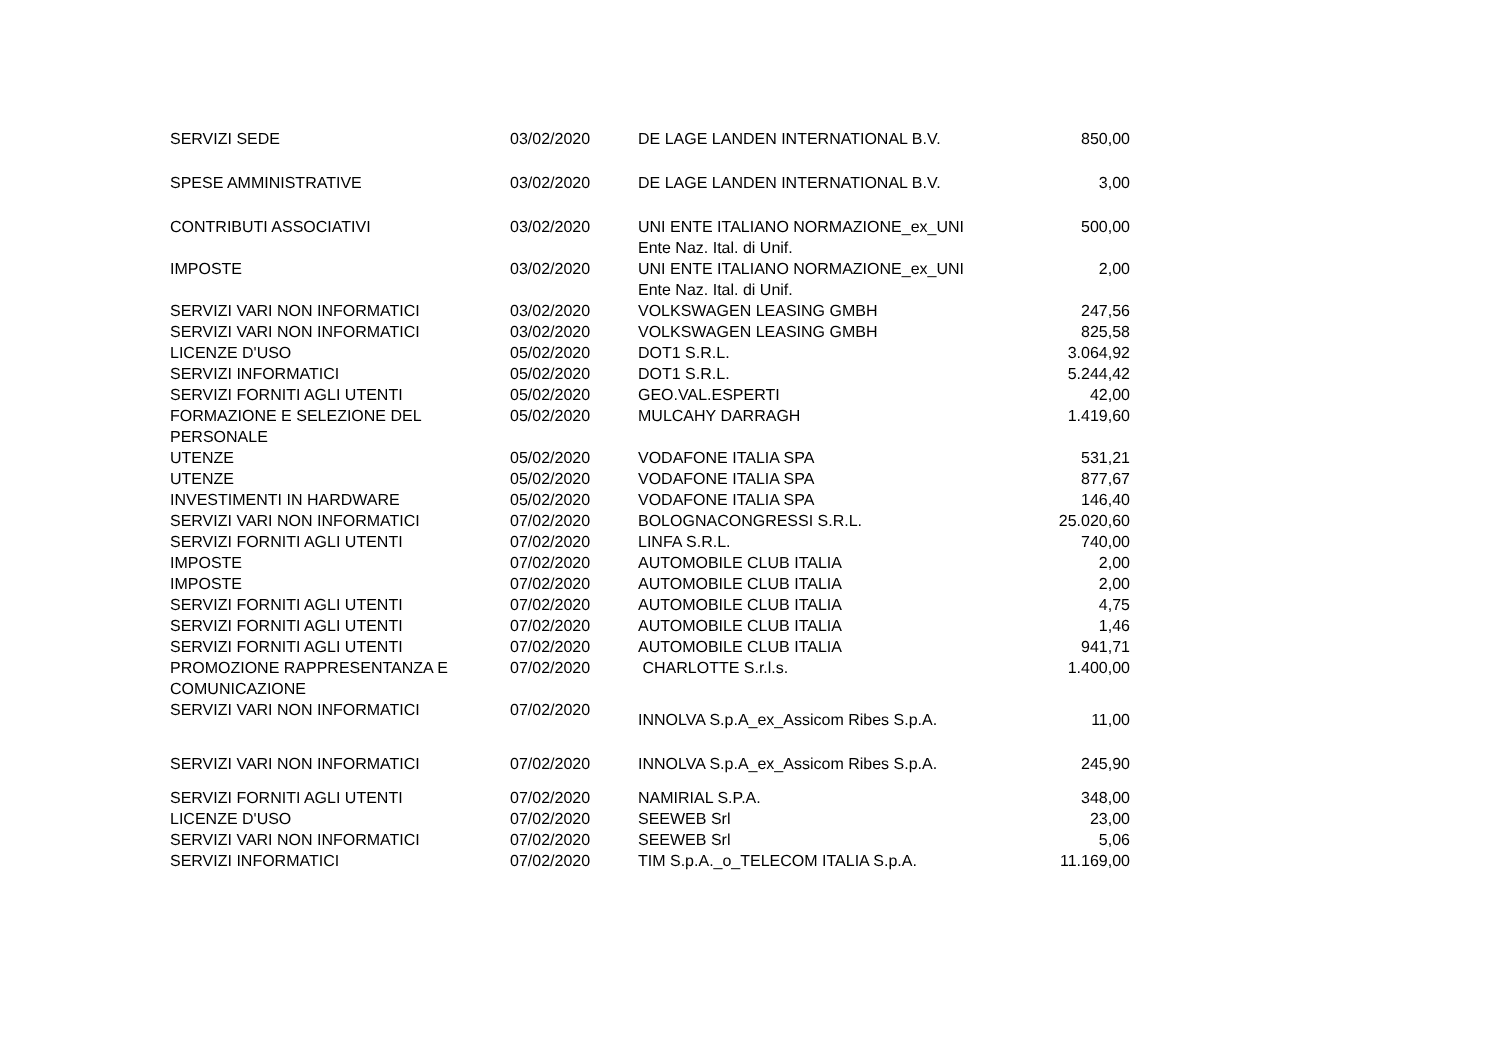| SERVIZI SEDE | 03/02/2020 | DE LAGE LANDEN INTERNATIONAL B.V. | 850,00 |
| SPESE AMMINISTRATIVE | 03/02/2020 | DE LAGE LANDEN INTERNATIONAL B.V. | 3,00 |
| CONTRIBUTI ASSOCIATIVI | 03/02/2020 | UNI ENTE ITALIANO NORMAZIONE_ex_UNI Ente Naz. Ital. di Unif. | 500,00 |
| IMPOSTE | 03/02/2020 | UNI ENTE ITALIANO NORMAZIONE_ex_UNI Ente Naz. Ital. di Unif. | 2,00 |
| SERVIZI VARI NON INFORMATICI | 03/02/2020 | VOLKSWAGEN LEASING GMBH | 247,56 |
| SERVIZI VARI NON INFORMATICI | 03/02/2020 | VOLKSWAGEN LEASING GMBH | 825,58 |
| LICENZE D'USO | 05/02/2020 | DOT1 S.R.L. | 3.064,92 |
| SERVIZI INFORMATICI | 05/02/2020 | DOT1 S.R.L. | 5.244,42 |
| SERVIZI FORNITI AGLI UTENTI | 05/02/2020 | GEO.VAL.ESPERTI | 42,00 |
| FORMAZIONE E SELEZIONE DEL PERSONALE | 05/02/2020 | MULCAHY DARRAGH | 1.419,60 |
| UTENZE | 05/02/2020 | VODAFONE ITALIA SPA | 531,21 |
| UTENZE | 05/02/2020 | VODAFONE ITALIA SPA | 877,67 |
| INVESTIMENTI IN HARDWARE | 05/02/2020 | VODAFONE ITALIA SPA | 146,40 |
| SERVIZI VARI NON INFORMATICI | 07/02/2020 | BOLOGNACONGRESSI S.R.L. | 25.020,60 |
| SERVIZI FORNITI AGLI UTENTI | 07/02/2020 | LINFA S.R.L. | 740,00 |
| IMPOSTE | 07/02/2020 | AUTOMOBILE CLUB ITALIA | 2,00 |
| IMPOSTE | 07/02/2020 | AUTOMOBILE CLUB ITALIA | 2,00 |
| SERVIZI FORNITI AGLI UTENTI | 07/02/2020 | AUTOMOBILE CLUB ITALIA | 4,75 |
| SERVIZI FORNITI AGLI UTENTI | 07/02/2020 | AUTOMOBILE CLUB ITALIA | 1,46 |
| SERVIZI FORNITI AGLI UTENTI | 07/02/2020 | AUTOMOBILE CLUB ITALIA | 941,71 |
| PROMOZIONE RAPPRESENTANZA E COMUNICAZIONE | 07/02/2020 | CHARLOTTE S.r.l.s. | 1.400,00 |
| SERVIZI VARI NON INFORMATICI | 07/02/2020 | INNOLVA S.p.A_ex_Assicom Ribes S.p.A. | 11,00 |
| SERVIZI VARI NON INFORMATICI | 07/02/2020 | INNOLVA S.p.A_ex_Assicom Ribes S.p.A. | 245,90 |
| SERVIZI FORNITI AGLI UTENTI | 07/02/2020 | NAMIRIAL S.P.A. | 348,00 |
| LICENZE D'USO | 07/02/2020 | SEEWEB Srl | 23,00 |
| SERVIZI VARI NON INFORMATICI | 07/02/2020 | SEEWEB Srl | 5,06 |
| SERVIZI INFORMATICI | 07/02/2020 | TIM S.p.A._o_TELECOM ITALIA S.p.A. | 11.169,00 |